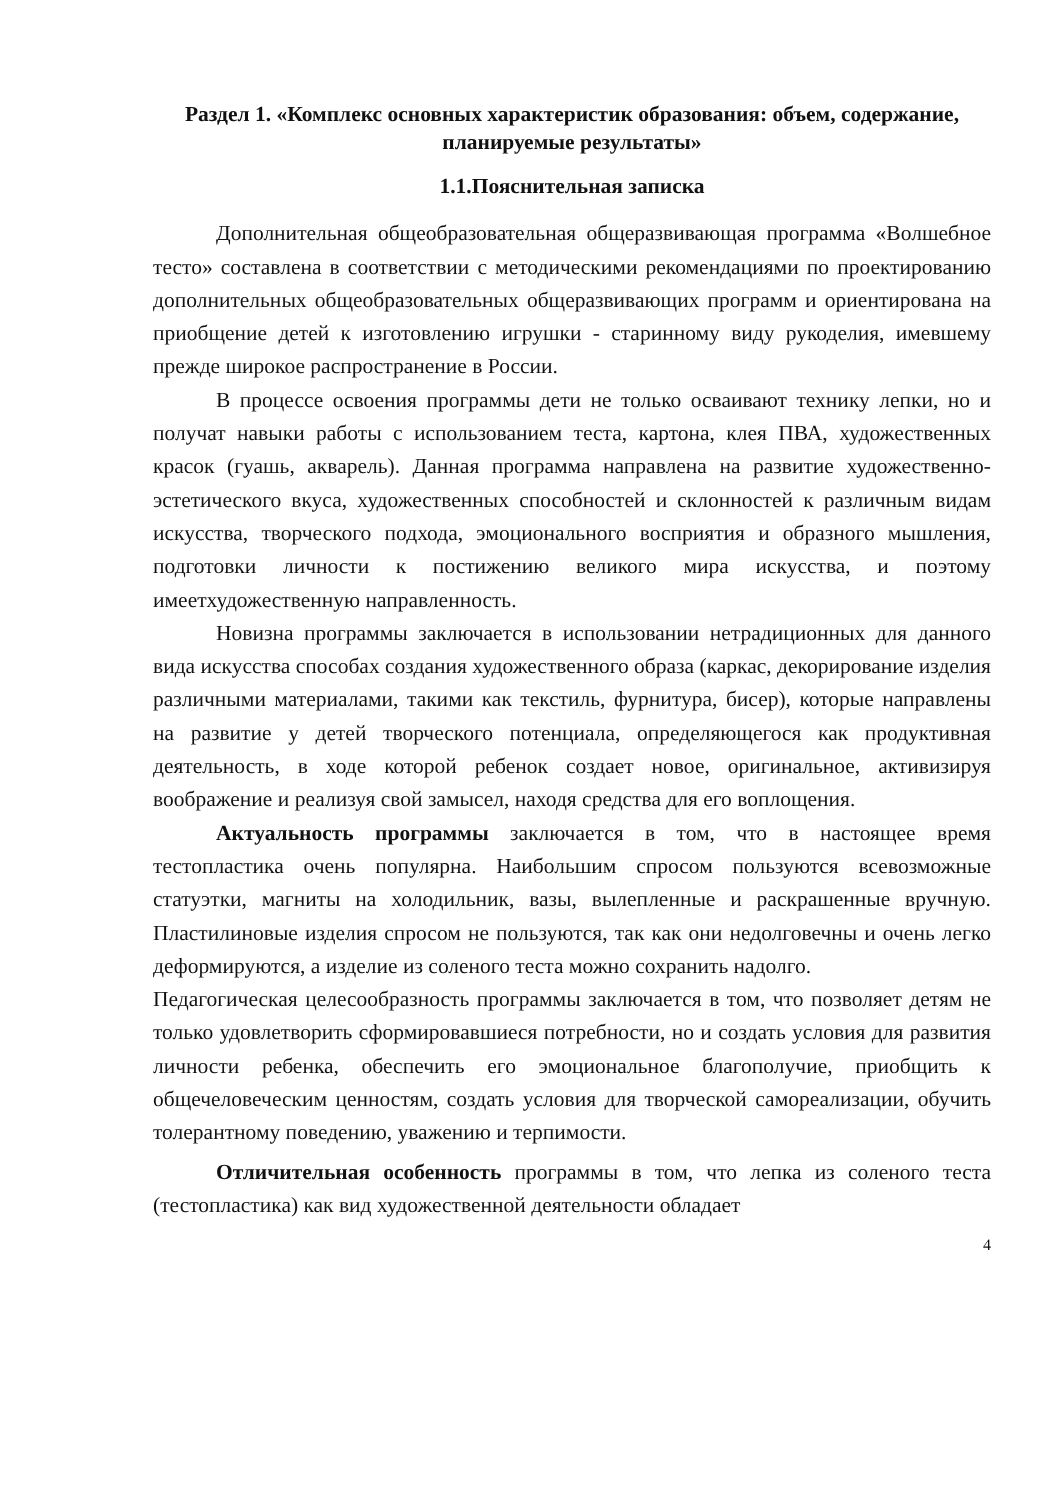Раздел 1. «Комплекс основных характеристик образования: объем, содержание, планируемые результаты»
1.1.Пояснительная записка
Дополнительная общеобразовательная общеразвивающая программа «Волшебное тесто» составлена в соответствии с методическими рекомендациями по проектированию дополнительных общеобразовательных общеразвивающих программ и ориентирована на приобщение детей к изготовлению игрушки - старинному виду рукоделия, имевшему прежде широкое распространение в России.
В процессе освоения программы дети не только осваивают технику лепки, но и получат навыки работы с использованием теста, картона, клея ПВА, художественных красок (гуашь, акварель). Данная программа направлена на развитие художественно-эстетического вкуса, художественных способностей и склонностей к различным видам искусства, творческого подхода, эмоционального восприятия и образного мышления, подготовки личности к постижению великого мира искусства, и поэтому имеетхудожественную направленность.
Новизна программы заключается в использовании нетрадиционных для данного вида искусства способах создания художественного образа (каркас, декорирование изделия различными материалами, такими как текстиль, фурнитура, бисер), которые направлены на развитие у детей творческого потенциала, определяющегося как продуктивная деятельность, в ходе которой ребенок создает новое, оригинальное, активизируя воображение и реализуя свой замысел, находя средства для его воплощения.
Актуальность программы заключается в том, что в настоящее время тестопластика очень популярна. Наибольшим спросом пользуются всевозможные статуэтки, магниты на холодильник, вазы, вылепленные и раскрашенные вручную. Пластилиновые изделия спросом не пользуются, так как они недолговечны и очень легко деформируются, а изделие из соленого теста можно сохранить надолго.
Педагогическая целесообразность программы заключается в том, что позволяет детям не только удовлетворить сформировавшиеся потребности, но и создать условия для развития личности ребенка, обеспечить его эмоциональное благополучие, приобщить к общечеловеческим ценностям, создать условия для творческой самореализации, обучить толерантному поведению, уважению и терпимости.
Отличительная особенность программы в том, что лепка из соленого теста (тестопластика) как вид художественной деятельности обладает
4